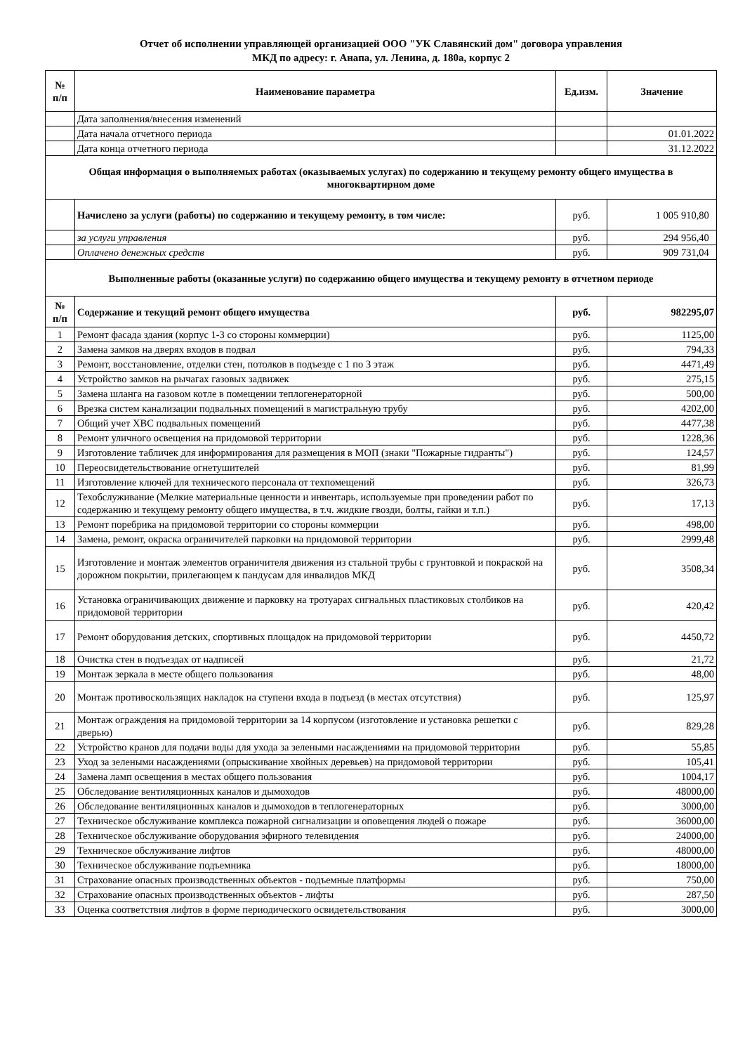Отчет об исполнении управляющей организацией ООО "УК Славянский дом" договора управления
МКД по адресу: г. Анапа, ул. Ленина, д. 180а, корпус 2
| № п/п | Наименование параметра | Ед.изм. | Значение |
| --- | --- | --- | --- |
| | Дата заполнения/внесения изменений | | |
| | Дата начала отчетного периода | | 01.01.2022 |
| | Дата конца отчетного периода | | 31.12.2022 |
| Общая информация о выполняемых работах (оказываемых услугах) по содержанию и текущему ремонту общего имущества в многоквартирном доме | | | |
| | Начислено за услуги (работы) по содержанию и текущему ремонту, в том числе: | руб. | 1 005 910,80 |
| | за услуги управления | руб. | 294 956,40 |
| | Оплачено денежных средств | руб. | 909 731,04 |
| Выполненные работы (оказанные услуги) по содержанию общего имущества и текущему ремонту в отчетном периоде | | | |
| № п/п | Содержание и текущий ремонт общего имущества | руб. | 982295,07 |
| 1 | Ремонт фасада здания (корпус 1-3 со стороны коммерции) | руб. | 1125,00 |
| 2 | Замена замков на дверях входов в подвал | руб. | 794,33 |
| 3 | Ремонт, восстановление, отделки стен, потолков в подъезде с 1 по 3 этаж | руб. | 4471,49 |
| 4 | Устройство замков на рычагах газовых задвижек | руб. | 275,15 |
| 5 | Замена шланга на газовом котле в помещении теплогенераторной | руб. | 500,00 |
| 6 | Врезка систем канализации подвальных помещений в магистральную трубу | руб. | 4202,00 |
| 7 | Общий учет ХВС подвальных помещений | руб. | 4477,38 |
| 8 | Ремонт уличного освещения на придомовой территории | руб. | 1228,36 |
| 9 | Изготовление табличек для информирования для размещения в МОП (знаки "Пожарные гидранты") | руб. | 124,57 |
| 10 | Переосвидетельствование огнетушителей | руб. | 81,99 |
| 11 | Изготовление ключей для технического персонала от техпомещений | руб. | 326,73 |
| 12 | Техобслуживание (Мелкие материальные ценности и инвентарь, используемые при проведении работ по содержанию и текущему ремонту общего имущества, в т.ч. жидкие гвозди, болты, гайки и т.п.) | руб. | 17,13 |
| 13 | Ремонт поребрика на придомовой территории со стороны коммерции | руб. | 498,00 |
| 14 | Замена, ремонт, окраска ограничителей парковки на придомовой территории | руб. | 2999,48 |
| 15 | Изготовление и монтаж элементов ограничителя движения из стальной трубы с грунтовкой и покраской на дорожном покрытии, прилегающем к пандусам для инвалидов МКД | руб. | 3508,34 |
| 16 | Установка ограничивающих движение и парковку на тротуарах сигнальных пластиковых столбиков на придомовой территории | руб. | 420,42 |
| 17 | Ремонт оборудования детских, спортивных площадок на придомовой территории | руб. | 4450,72 |
| 18 | Очистка стен в подъездах от надписей | руб. | 21,72 |
| 19 | Монтаж зеркала в месте общего пользования | руб. | 48,00 |
| 20 | Монтаж противоскользящих накладок на ступени входа в подъезд (в местах отсутствия) | руб. | 125,97 |
| 21 | Монтаж ограждения на придомовой территории за 14 корпусом (изготовление и установка решетки с дверью) | руб. | 829,28 |
| 22 | Устройство кранов для подачи воды для ухода за зелеными насаждениями на придомовой территории | руб. | 55,85 |
| 23 | Уход за зелеными насаждениями (опрыскивание хвойных деревьев) на придомовой территории | руб. | 105,41 |
| 24 | Замена ламп освещения в местах общего пользования | руб. | 1004,17 |
| 25 | Обследование вентиляционных каналов и дымоходов | руб. | 48000,00 |
| 26 | Обследование вентиляционных каналов и дымоходов в теплогенераторных | руб. | 3000,00 |
| 27 | Техническое обслуживание комплекса пожарной сигнализации и оповещения людей о пожаре | руб. | 36000,00 |
| 28 | Техническое обслуживание оборудования эфирного телевидения | руб. | 24000,00 |
| 29 | Техническое обслуживание лифтов | руб. | 48000,00 |
| 30 | Техническое обслуживание подъемника | руб. | 18000,00 |
| 31 | Страхование опасных производственных объектов - подъемные платформы | руб. | 750,00 |
| 32 | Страхование опасных производственных объектов - лифты | руб. | 287,50 |
| 33 | Оценка соответствия лифтов в форме периодического освидетельствования | руб. | 3000,00 |